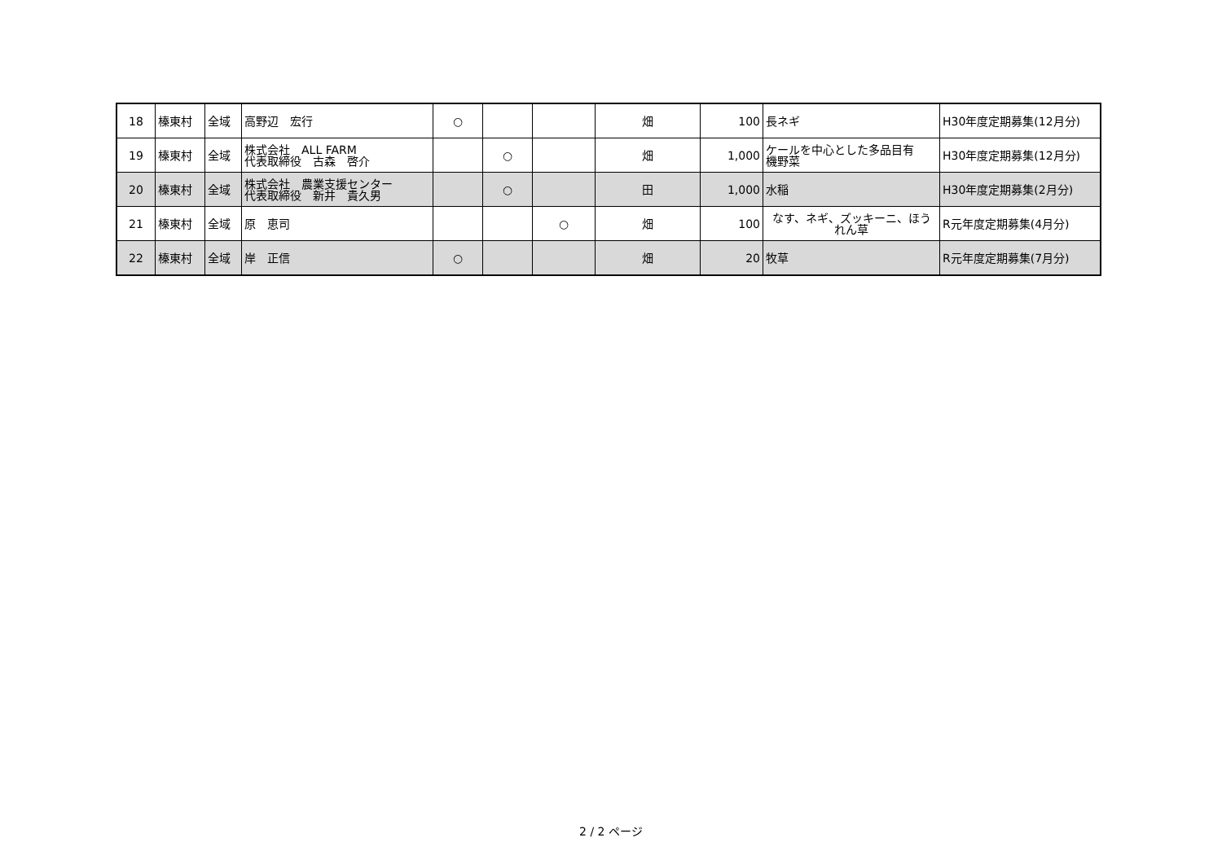| 18 | 榛東村 | 全域 | 高野辺 宏行 | ○ | | | 畑 | 100 | 長ネギ | H30年度定期募集(12月分) |
| 19 | 榛東村 | 全域 | 株式会社 ALL FARM 代表取締役 古森 啓介 | | ○ | | 畑 | 1,000 | ケールを中心とした多品目有 機野菜 | H30年度定期募集(12月分) |
| 20 | 榛東村 | 全域 | 株式会社 農業支援センター 代表取締役 新井 貴久男 | | ○ | | 田 | 1,000 | 水稲 | H30年度定期募集(2月分) |
| 21 | 榛東村 | 全域 | 原 恵司 | | | ○ | 畑 | 100 | なす、ネギ、ズッキーニ、ほう れん草 | R元年度定期募集(4月分) |
| 22 | 榛東村 | 全域 | 岸 正信 | ○ | | | 畑 | 20 | 牧草 | R元年度定期募集(7月分) |
2 / 2 ページ